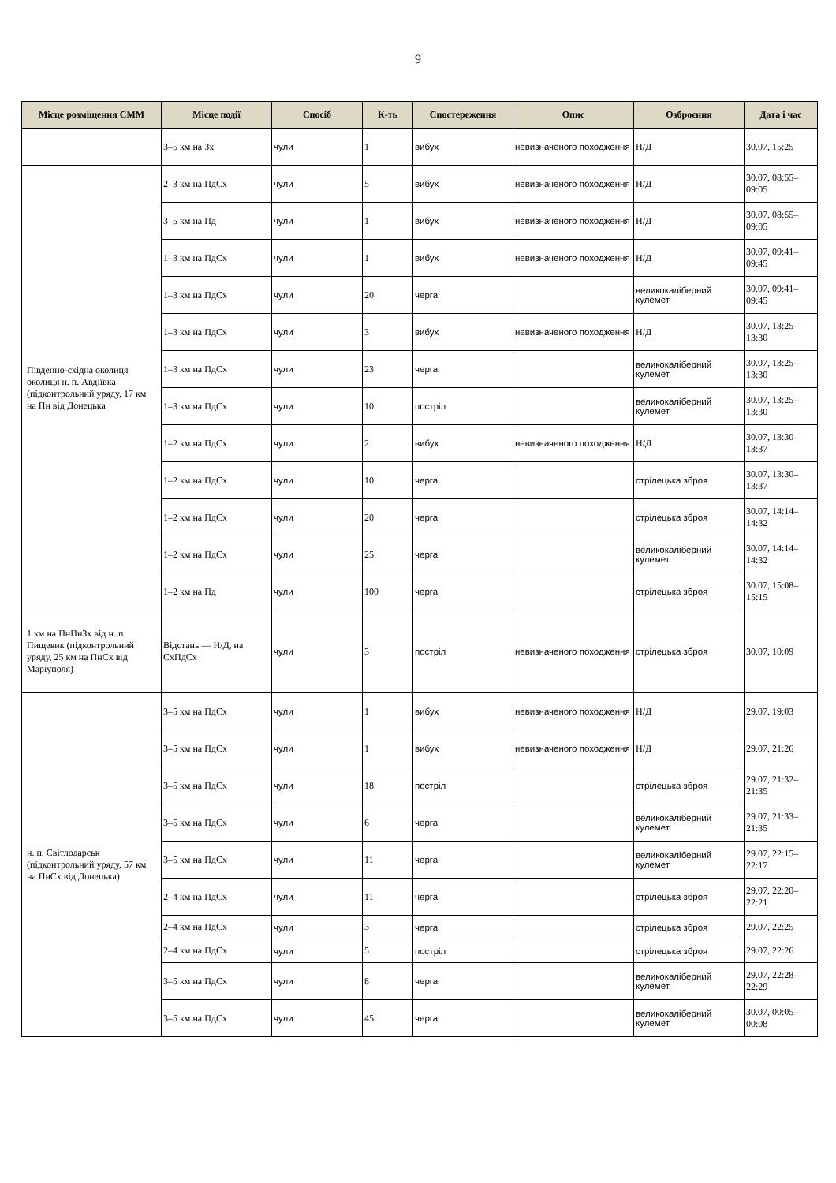9
| Місце розміщення СММ | Місце події | Спосіб | К-ть | Спостереження | Опис | Озброєння | Дата і час |
| --- | --- | --- | --- | --- | --- | --- | --- |
| | 3–5 км на Зх | чули | 1 | вибух | невизначеного походження | Н/Д | 30.07, 15:25 |
| Південно-східна околиця околиця н. п. Авдіївка (підконтрольний уряду, 17 км на Пн від Донецька | 2–3 км на ПдСх | чули | 5 | вибух | невизначеного походження | Н/Д | 30.07, 08:55–09:05 |
| | 3–5 км на Пд | чули | 1 | вибух | невизначеного походження | Н/Д | 30.07, 08:55–09:05 |
| | 1–3 км на ПдСх | чули | 1 | вибух | невизначеного походження | Н/Д | 30.07, 09:41–09:45 |
| | 1–3 км на ПдСх | чули | 20 | черга | | великокаліберний кулемет | 30.07, 09:41–09:45 |
| | 1–3 км на ПдСх | чули | 3 | вибух | невизначеного походження | Н/Д | 30.07, 13:25–13:30 |
| | 1–3 км на ПдСх | чули | 23 | черга | | великокаліберний кулемет | 30.07, 13:25–13:30 |
| | 1–3 км на ПдСх | чули | 10 | постріл | | великокаліберний кулемет | 30.07, 13:25–13:30 |
| | 1–2 км на ПдСх | чули | 2 | вибух | невизначеного походження | Н/Д | 30.07, 13:30–13:37 |
| | 1–2 км на ПдСх | чули | 10 | черга | | стрілецька зброя | 30.07, 13:30–13:37 |
| | 1–2 км на ПдСх | чули | 20 | черга | | стрілецька зброя | 30.07, 14:14–14:32 |
| | 1–2 км на ПдСх | чули | 25 | черга | | великокаліберний кулемет | 30.07, 14:14–14:32 |
| | 1–2 км на Пд | чули | 100 | черга | | стрілецька зброя | 30.07, 15:08–15:15 |
| 1 км на ПнПнЗх від н. п. Пищевик (підконтрольний уряду, 25 км на ПнСх від Маріуполя) | Відстань — Н/Д, на СхПдСх | чули | 3 | постріл | невизначеного походження | стрілецька зброя | 30.07, 10:09 |
| н. п. Світлодарськ (підконтрольний уряду, 57 км на ПнСх від Донецька) | 3–5 км на ПдСх | чули | 1 | вибух | невизначеного походження | Н/Д | 29.07, 19:03 |
| | 3–5 км на ПдСх | чули | 1 | вибух | невизначеного походження | Н/Д | 29.07, 21:26 |
| | 3–5 км на ПдСх | чули | 18 | постріл | | стрілецька зброя | 29.07, 21:32–21:35 |
| | 3–5 км на ПдСх | чули | 6 | черга | | великокаліберний кулемет | 29.07, 21:33–21:35 |
| | 3–5 км на ПдСх | чули | 11 | черга | | великокаліберний кулемет | 29.07, 22:15–22:17 |
| | 2–4 км на ПдСх | чули | 11 | черга | | стрілецька зброя | 29.07, 22:20–22:21 |
| | 2–4 км на ПдСх | чули | 3 | черга | | стрілецька зброя | 29.07, 22:25 |
| | 2–4 км на ПдСх | чули | 5 | постріл | | стрілецька зброя | 29.07, 22:26 |
| | 3–5 км на ПдСх | чули | 8 | черга | | великокаліберний кулемет | 29.07, 22:28–22:29 |
| | 3–5 км на ПдСх | чули | 45 | черга | | великокаліберний кулемет | 30.07, 00:05–00:08 |